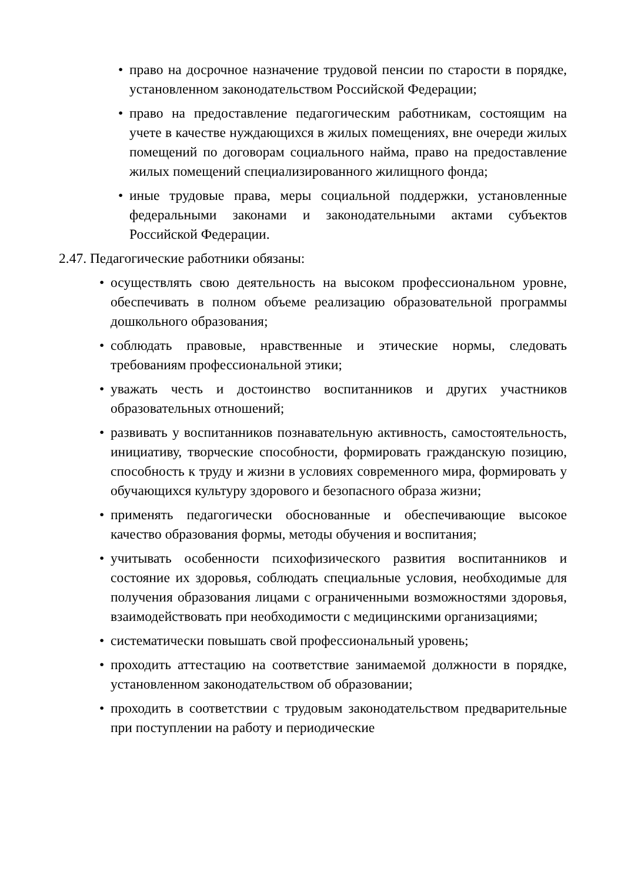• право на досрочное назначение трудовой пенсии по старости в порядке, установленном законодательством Российской Федерации;
• право на предоставление педагогическим работникам, состоящим на учете в качестве нуждающихся в жилых помещениях, вне очереди жилых помещений по договорам социального найма, право на предоставление жилых помещений специализированного жилищного фонда;
• иные трудовые права, меры социальной поддержки, установленные федеральными законами и законодательными актами субъектов Российской Федерации.
2.47. Педагогические работники обязаны:
• осуществлять свою деятельность на высоком профессиональном уровне, обеспечивать в полном объеме реализацию образовательной программы дошкольного образования;
• соблюдать правовые, нравственные и этические нормы, следовать требованиям профессиональной этики;
• уважать честь и достоинство воспитанников и других участников образовательных отношений;
• развивать у воспитанников познавательную активность, самостоятельность, инициативу, творческие способности, формировать гражданскую позицию, способность к труду и жизни в условиях современного мира, формировать у обучающихся культуру здорового и безопасного образа жизни;
• применять педагогически обоснованные и обеспечивающие высокое качество образования формы, методы обучения и воспитания;
• учитывать особенности психофизического развития воспитанников и состояние их здоровья, соблюдать специальные условия, необходимые для получения образования лицами с ограниченными возможностями здоровья, взаимодействовать при необходимости с медицинскими организациями;
• систематически повышать свой профессиональный уровень;
• проходить аттестацию на соответствие занимаемой должности в порядке, установленном законодательством об образовании;
• проходить в соответствии с трудовым законодательством предварительные при поступлении на работу и периодические